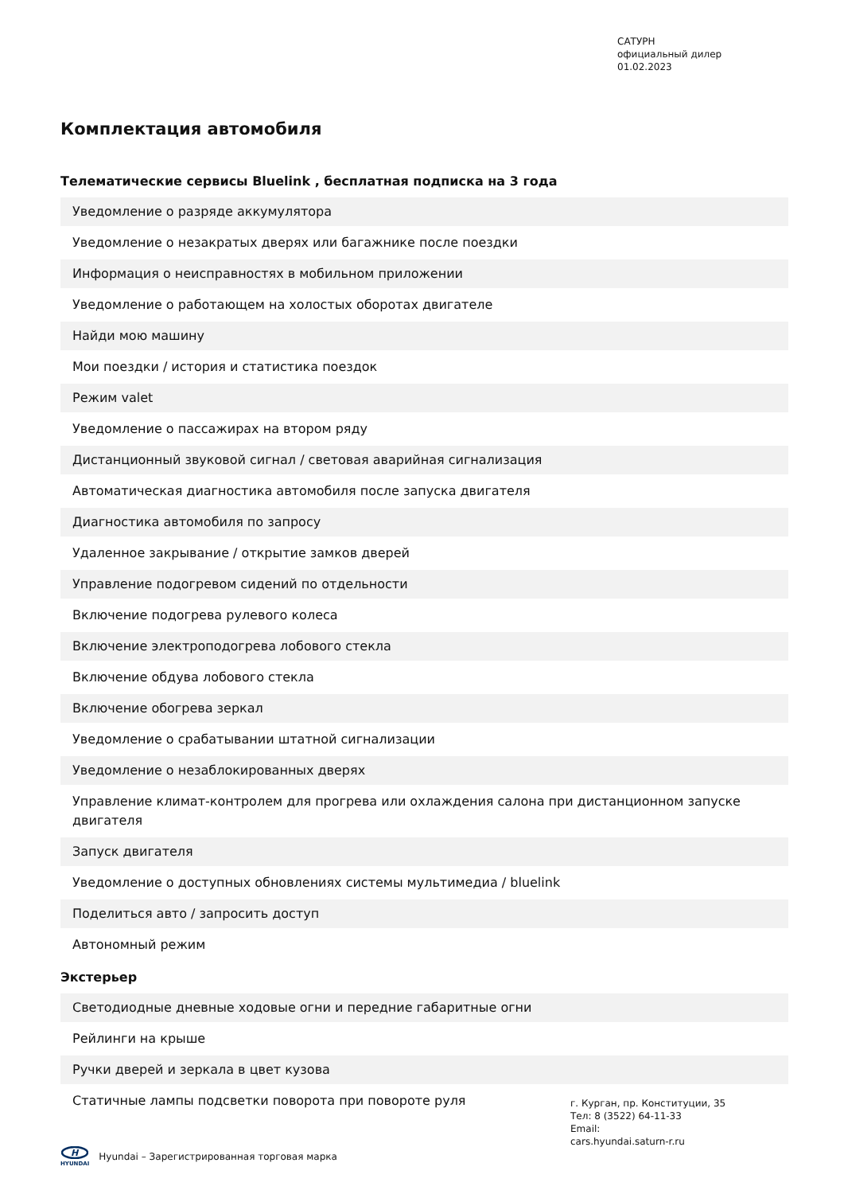САТУРН
официальный дилер
01.02.2023
Комплектация автомобиля
Телематические сервисы Bluelink , бесплатная подписка на 3 года
| Уведомление о разряде аккумулятора |
| Уведомление о незакратых дверях или багажнике после поездки |
| Информация о неисправностях в мобильном приложении |
| Уведомление о работающем на холостых оборотах двигателе |
| Найди мою машину |
| Мои поездки / история и статистика поездок |
| Режим valet |
| Уведомление о пассажирах на втором ряду |
| Дистанционный звуковой сигнал / световая аварийная сигнализация |
| Автоматическая диагностика автомобиля после запуска двигателя |
| Диагностика автомобиля по запросу |
| Удаленное закрывание / открытие замков дверей |
| Управление подогревом сидений по отдельности |
| Включение подогрева рулевого колеса |
| Включение электроподогрева лобового стекла |
| Включение обдува лобового стекла |
| Включение обогрева зеркал |
| Уведомление о срабатывании штатной сигнализации |
| Уведомление о незаблокированных дверях |
| Управление климат-контролем для прогрева или охлаждения салона при дистанционном запуске двигателя |
| Запуск двигателя |
| Уведомление о доступных обновлениях системы мультимедиа / bluelink |
| Поделиться авто / запросить доступ |
| Автономный режим |
Экстерьер
| Светодиодные дневные ходовые огни и передние габаритные огни |
| Рейлинги на крыше |
| Ручки дверей и зеркала в цвет кузова |
| Статичные лампы подсветки поворота при повороте руля |
г. Курган, пр. Конституции, 35
Тел: 8 (3522) 64-11-33
Email:
cars.hyundai.saturn-r.ru
H
HYUNDAI
Hyundai – Зарегистрированная торговая марка